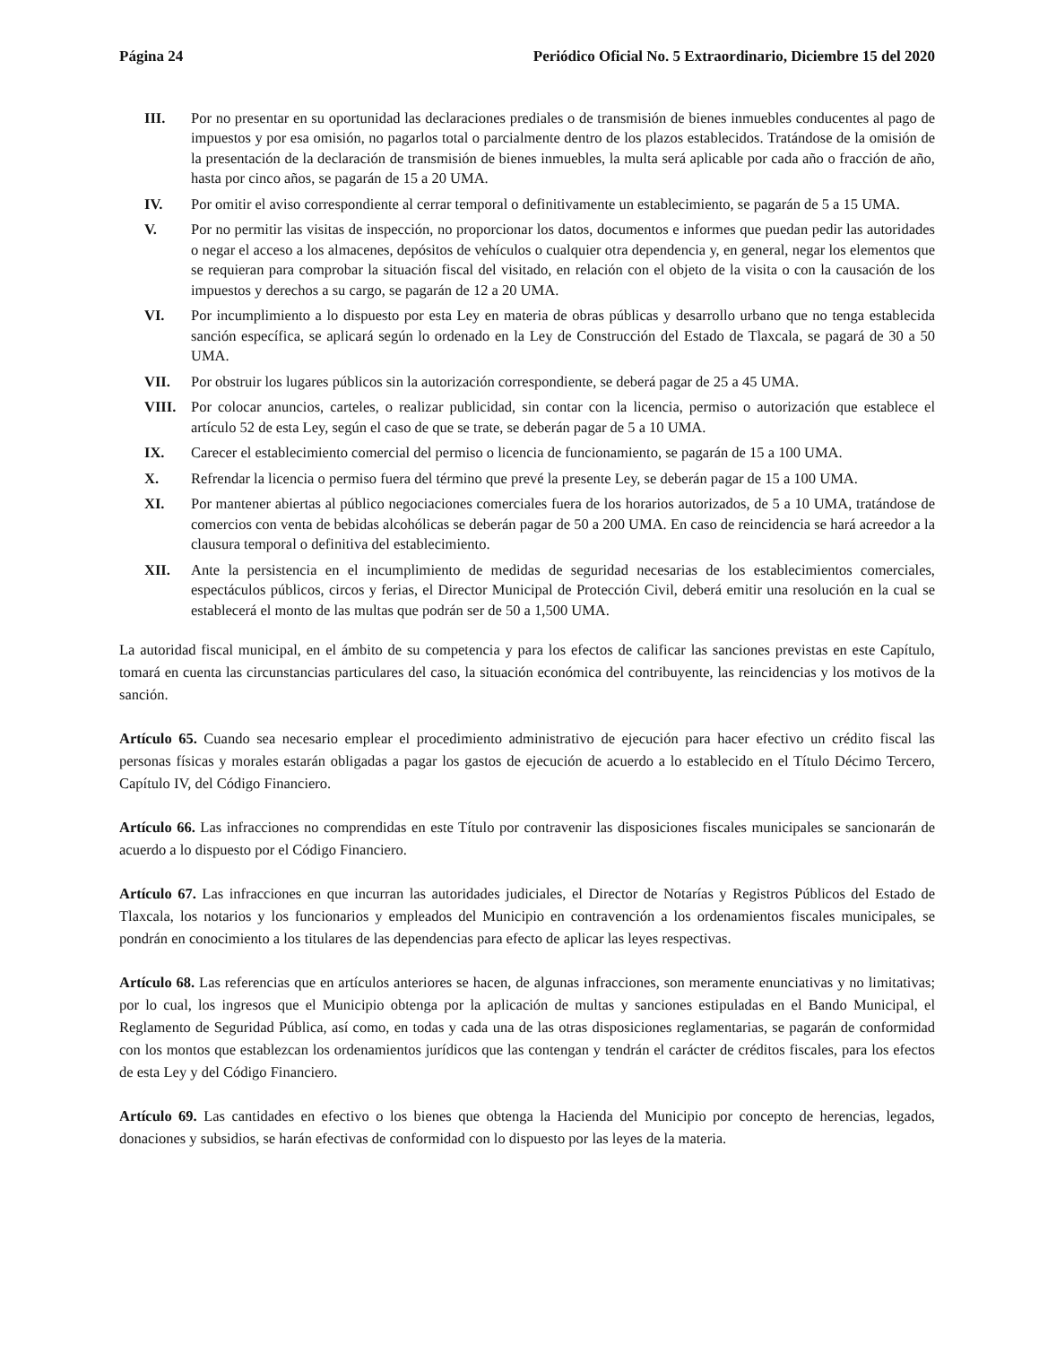Página 24 Periódico Oficial No. 5 Extraordinario, Diciembre 15 del 2020
III. Por no presentar en su oportunidad las declaraciones prediales o de transmisión de bienes inmuebles conducentes al pago de impuestos y por esa omisión, no pagarlos total o parcialmente dentro de los plazos establecidos. Tratándose de la omisión de la presentación de la declaración de transmisión de bienes inmuebles, la multa será aplicable por cada año o fracción de año, hasta por cinco años, se pagarán de 15 a 20 UMA.
IV. Por omitir el aviso correspondiente al cerrar temporal o definitivamente un establecimiento, se pagarán de 5 a 15 UMA.
V. Por no permitir las visitas de inspección, no proporcionar los datos, documentos e informes que puedan pedir las autoridades o negar el acceso a los almacenes, depósitos de vehículos o cualquier otra dependencia y, en general, negar los elementos que se requieran para comprobar la situación fiscal del visitado, en relación con el objeto de la visita o con la causación de los impuestos y derechos a su cargo, se pagarán de 12 a 20 UMA.
VI. Por incumplimiento a lo dispuesto por esta Ley en materia de obras públicas y desarrollo urbano que no tenga establecida sanción específica, se aplicará según lo ordenado en la Ley de Construcción del Estado de Tlaxcala, se pagará de 30 a 50 UMA.
VII. Por obstruir los lugares públicos sin la autorización correspondiente, se deberá pagar de 25 a 45 UMA.
VIII. Por colocar anuncios, carteles, o realizar publicidad, sin contar con la licencia, permiso o autorización que establece el artículo 52 de esta Ley, según el caso de que se trate, se deberán pagar de 5 a 10 UMA.
IX. Carecer el establecimiento comercial del permiso o licencia de funcionamiento, se pagarán de 15 a 100 UMA.
X. Refrendar la licencia o permiso fuera del término que prevé la presente Ley, se deberán pagar de 15 a 100 UMA.
XI. Por mantener abiertas al público negociaciones comerciales fuera de los horarios autorizados, de 5 a 10 UMA, tratándose de comercios con venta de bebidas alcohólicas se deberán pagar de 50 a 200 UMA. En caso de reincidencia se hará acreedor a la clausura temporal o definitiva del establecimiento.
XII. Ante la persistencia en el incumplimiento de medidas de seguridad necesarias de los establecimientos comerciales, espectáculos públicos, circos y ferias, el Director Municipal de Protección Civil, deberá emitir una resolución en la cual se establecerá el monto de las multas que podrán ser de 50 a 1,500 UMA.
La autoridad fiscal municipal, en el ámbito de su competencia y para los efectos de calificar las sanciones previstas en este Capítulo, tomará en cuenta las circunstancias particulares del caso, la situación económica del contribuyente, las reincidencias y los motivos de la sanción.
Artículo 65. Cuando sea necesario emplear el procedimiento administrativo de ejecución para hacer efectivo un crédito fiscal las personas físicas y morales estarán obligadas a pagar los gastos de ejecución de acuerdo a lo establecido en el Título Décimo Tercero, Capítulo IV, del Código Financiero.
Artículo 66. Las infracciones no comprendidas en este Título por contravenir las disposiciones fiscales municipales se sancionarán de acuerdo a lo dispuesto por el Código Financiero.
Artículo 67. Las infracciones en que incurran las autoridades judiciales, el Director de Notarías y Registros Públicos del Estado de Tlaxcala, los notarios y los funcionarios y empleados del Municipio en contravención a los ordenamientos fiscales municipales, se pondrán en conocimiento a los titulares de las dependencias para efecto de aplicar las leyes respectivas.
Artículo 68. Las referencias que en artículos anteriores se hacen, de algunas infracciones, son meramente enunciativas y no limitativas; por lo cual, los ingresos que el Municipio obtenga por la aplicación de multas y sanciones estipuladas en el Bando Municipal, el Reglamento de Seguridad Pública, así como, en todas y cada una de las otras disposiciones reglamentarias, se pagarán de conformidad con los montos que establezcan los ordenamientos jurídicos que las contengan y tendrán el carácter de créditos fiscales, para los efectos de esta Ley y del Código Financiero.
Artículo 69. Las cantidades en efectivo o los bienes que obtenga la Hacienda del Municipio por concepto de herencias, legados, donaciones y subsidios, se harán efectivas de conformidad con lo dispuesto por las leyes de la materia.